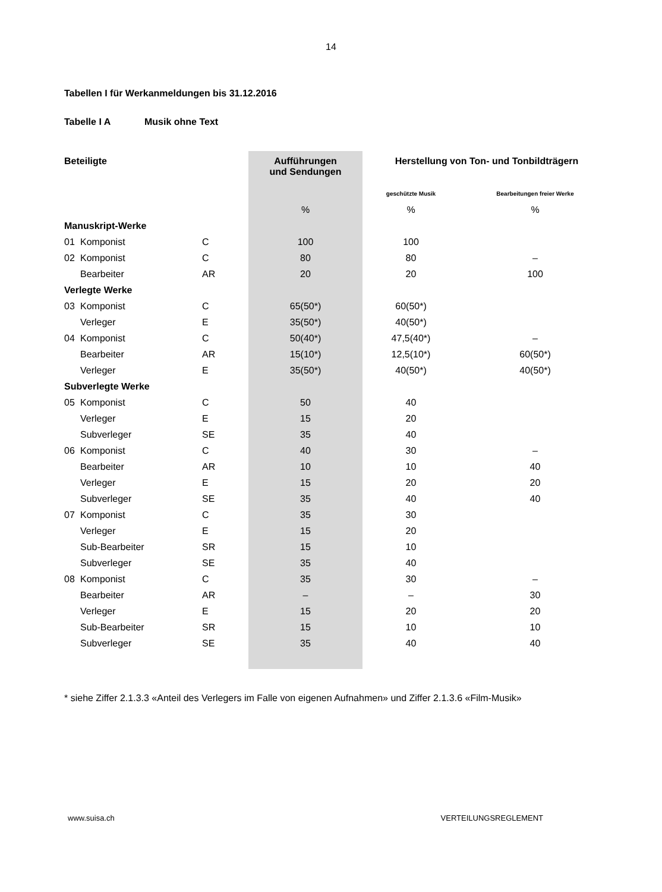14
Tabellen I für Werkanmeldungen bis 31.12.2016
Tabelle I A Musik ohne Text
| Beteiligte | | | Aufführungen und Sendungen | Herstellung von Ton- und Tonbildträgern | |
| --- | --- | --- | --- | --- | --- |
| | | | | geschützte Musik | Bearbeitungen freier Werke |
| | | | % | % | % |
| Manuskript-Werke | | | | | |
| 01 | Komponist | C | 100 | 100 | |
| 02 | Komponist | C | 80 | 80 | – |
| | Bearbeiter | AR | 20 | 20 | 100 |
| Verlegte Werke | | | | | |
| 03 | Komponist | C | 65(50*) | 60(50*) | |
| | Verleger | E | 35(50*) | 40(50*) | |
| 04 | Komponist | C | 50(40*) | 47,5(40*) | – |
| | Bearbeiter | AR | 15(10*) | 12,5(10*) | 60(50*) |
| | Verleger | E | 35(50*) | 40(50*) | 40(50*) |
| Subverlegte Werke | | | | | |
| 05 | Komponist | C | 50 | 40 | |
| | Verleger | E | 15 | 20 | |
| | Subverleger | SE | 35 | 40 | |
| 06 | Komponist | C | 40 | 30 | – |
| | Bearbeiter | AR | 10 | 10 | 40 |
| | Verleger | E | 15 | 20 | 20 |
| | Subverleger | SE | 35 | 40 | 40 |
| 07 | Komponist | C | 35 | 30 | |
| | Verleger | E | 15 | 20 | |
| | Sub-Bearbeiter | SR | 15 | 10 | |
| | Subverleger | SE | 35 | 40 | |
| 08 | Komponist | C | 35 | 30 | – |
| | Bearbeiter | AR | – | – | 30 |
| | Verleger | E | 15 | 20 | 20 |
| | Sub-Bearbeiter | SR | 15 | 10 | 10 |
| | Subverleger | SE | 35 | 40 | 40 |
* siehe Ziffer 2.1.3.3 «Anteil des Verlegers im Falle von eigenen Aufnahmen» und Ziffer 2.1.3.6 «Film-Musik»
www.suisa.ch VERTEILUNGSREGLEMENT